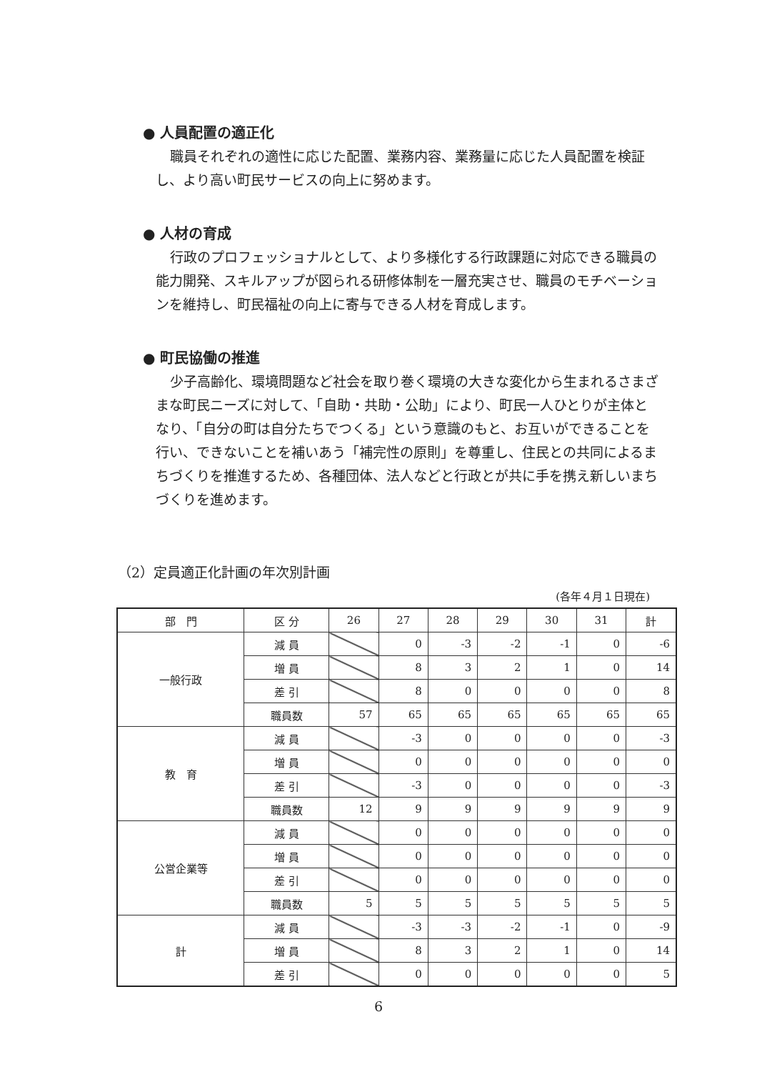● 人員配置の適正化
職員それぞれの適性に応じた配置、業務内容、業務量に応じた人員配置を検証し、より高い町民サービスの向上に努めます。
● 人材の育成
行政のプロフェッショナルとして、より多様化する行政課題に対応できる職員の能力開発、スキルアップが図られる研修体制を一層充実させ、職員のモチベーションを維持し、町民福祉の向上に寄与できる人材を育成します。
● 町民協働の推進
少子高齢化、環境問題など社会を取り巻く環境の大きな変化から生まれるさまざまな町民ニーズに対して、「自助・共助・公助」により、町民一人ひとりが主体となり、「自分の町は自分たちでつくる」という意識のもと、お互いができることを行い、できないことを補いあう「補完性の原則」を尊重し、住民との共同によるまちづくりを推進するため、各種団体、法人などと行政とが共に手を携え新しいまちづくりを進めます。
（2）定員適正化計画の年次別計画
(各年４月１日現在)
| 部 門 | 区 分 | 26 | 27 | 28 | 29 | 30 | 31 | 計 |
| --- | --- | --- | --- | --- | --- | --- | --- | --- |
| 一般行政 | 減 員 | | 0 | -3 | -2 | -1 | 0 | -6 |
| | 増 員 | | 8 | 3 | 2 | 1 | 0 | 14 |
| | 差 引 | | 8 | 0 | 0 | 0 | 0 | 8 |
| | 職員数 | 57 | 65 | 65 | 65 | 65 | 65 | 65 |
| 教 育 | 減 員 | | -3 | 0 | 0 | 0 | 0 | -3 |
| | 増 員 | | 0 | 0 | 0 | 0 | 0 | 0 |
| | 差 引 | | -3 | 0 | 0 | 0 | 0 | -3 |
| | 職員数 | 12 | 9 | 9 | 9 | 9 | 9 | 9 |
| 公営企業等 | 減 員 | | 0 | 0 | 0 | 0 | 0 | 0 |
| | 増 員 | | 0 | 0 | 0 | 0 | 0 | 0 |
| | 差 引 | | 0 | 0 | 0 | 0 | 0 | 0 |
| | 職員数 | 5 | 5 | 5 | 5 | 5 | 5 | 5 |
| 計 | 減 員 | | -3 | -3 | -2 | -1 | 0 | -9 |
| | 増 員 | | 8 | 3 | 2 | 1 | 0 | 14 |
| | 差 引 | | 0 | 0 | 0 | 0 | 0 | 5 |
6